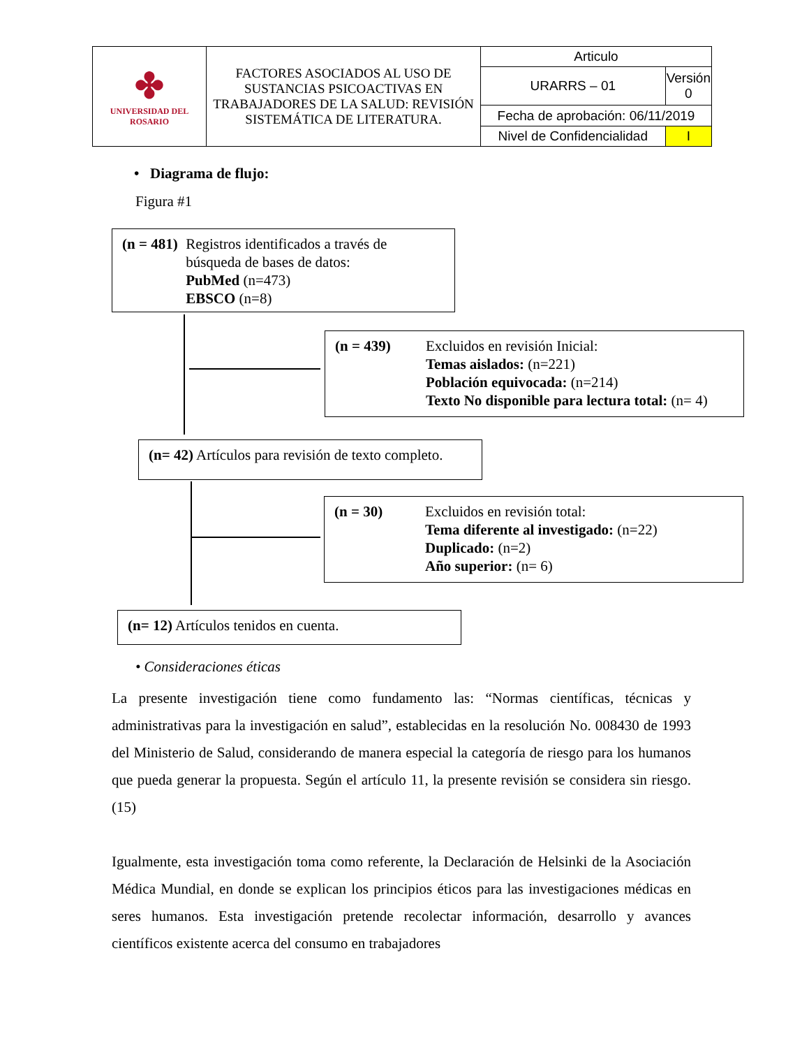| ✤ UNIVERSIDAD DEL ROSARIO | FACTORES ASOCIADOS AL USO DE SUSTANCIAS PSICOACTIVAS EN TRABAJADORES DE LA SALUD: REVISIÓN SISTEMÁTICA DE LITERATURA. | Articulo | |
| | | URARRS – 01 | Versión 0 |
| | | Fecha de aprobación: 06/11/2019 | |
| | | Nivel de Confidencialidad | I |
• Diagrama de flujo:
Figura #1
(n = 481) Registros identificados a través de búsqueda de bases de datos:
PubMed (n=473)
EBSCO (n=8)
(n = 439) Excluidos en revisión Inicial:
Temas aislados: (n=221)
Población equivocada: (n=214)
Texto No disponible para lectura total: (n= 4)
(n= 42) Artículos para revisión de texto completo.
(n = 30) Excluidos en revisión total:
Tema diferente al investigado: (n=22)
Duplicado: (n=2)
Año superior: (n= 6)
(n= 12) Artículos tenidos en cuenta.
• Consideraciones éticas
La presente investigación tiene como fundamento las: “Normas científicas, técnicas y administrativas para la investigación en salud”, establecidas en la resolución No. 008430 de 1993 del Ministerio de Salud, considerando de manera especial la categoría de riesgo para los humanos que pueda generar la propuesta. Según el artículo 11, la presente revisión se considera sin riesgo. (15)
Igualmente, esta investigación toma como referente, la Declaración de Helsinki de la Asociación Médica Mundial, en donde se explican los principios éticos para las investigaciones médicas en seres humanos. Esta investigación pretende recolectar información, desarrollo y avances científicos existente acerca del consumo en trabajadores